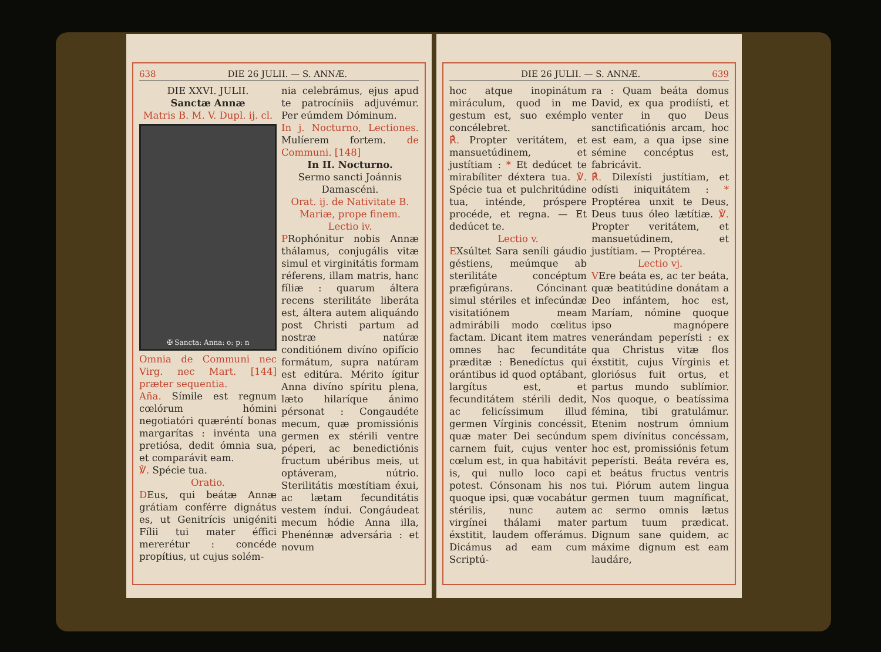638 DIE 26 JULII. — S. ANNÆ.
DIE XXVI. JULII.
Sanctæ Annæ
Matris B. M. V. Dupl. ij. cl.
✠ Sancta: Anna: o: p: n
Omnia de Communi nec Virg. nec Mart. [144] præter sequentia.
Aña. Símile est regnum cœlórum hómini negotiatóri quæréntí bonas margarítas : invénta una pretiósa, dedit ómnia sua, et comparávit eam.
℣. Spécie tua.
Oratio.
DEus, qui beátæ Annæ grátiam conférre dignátus es, ut Genitrícis unigéniti Fílii tui mater éffici mererétur : concéde propítius, ut cujus solém-
nia celebrámus, ejus apud te patrocíniis adjuvémur. Per eúmdem Dóminum.
In j. Nocturno, Lectiones. Mulíerem fortem. de Communi. [148]
In II. Nocturno.
Sermo sancti Joánnis Damascéni.
Orat. ij. de Nativitate B. Mariæ, prope finem.
Lectio iv.
PRophónitur nobis Annæ thálamus, conjugális vitæ simul et virginitátis formam réferens, illam matris, hanc fíliæ : quarum áltera recens sterilitáte liberáta est, áltera autem aliquándo post Christi partum ad nostræ natúræ conditiónem divíno opifício formátum, supra natúram est editúra. Mérito ígitur Anna divíno spíritu plena, læto hilaríque ánimo pérsonat : Congaudéte mecum, quæ promissiónis germen ex stérili ventre péperi, ac benedictiónis fructum ubéribus meis, ut optáveram, nútrio. Sterilitátis mœstítiam éxui, ac lætam fecunditátis vestem índui. Congáudeat mecum hódie Anna illa, Phenénnæ adversária : et novum
DIE 26 JULII. — S. ANNÆ. 639
hoc atque inopinátum miráculum, quod in me gestum est, suo exémplo concélebret.
℟. Propter veritátem, et mansuetúdinem, et justítiam : * Et dedúcet te mirabíliter déxtera tua. ℣. Spécie tua et pulchritúdine tua, inténde, próspere procéde, et regna. — Et dedúcet te.
Lectio v.
EXsúltet Sara seníli gáudio géstiens, meúmque ab sterilitáte concéptum præfigúrans. Cóncinant simul stériles et infecúndæ visitatiónem meam admirábili modo cœlitus factam. Dicant item matres omnes hac fecunditáte præditæ : Benedíctus qui orántibus id quod optábant, largítus est, et fecunditátem stérili dedit, ac felicíssimum illud germen Vírginis concéssit, quæ mater Dei secúndum carnem fuit, cujus venter cœlum est, in qua habitávit is, qui nullo loco capi potest. Cónsonam his nos quoque ipsi, quæ vocabátur stérilis, nunc autem virgínei thálami mater éxstitit, laudem offerámus. Dicámus ad eam cum Scriptú-
ra : Quam beáta domus David, ex qua prodiísti, et venter in quo Deus sanctificatiónis arcam, hoc est eam, a qua ipse sine sémine concéptus est, fabricávit.
℟. Dilexísti justítiam, et odísti iniquitátem : * Proptérea unxit te Deus, Deus tuus óleo lætítiæ. ℣. Propter veritátem, et mansuetúdinem, et justítiam. — Proptérea.
Lectio vj.
VEre beáta es, ac ter beáta, quæ beatitúdine donátam a Deo infántem, hoc est, Maríam, nómine quoque ipso magnópere venerándam peperísti : ex qua Christus vitæ flos éxstitit, cujus Vírginis et gloriósus fuit ortus, et partus mundo sublímior. Nos quoque, o beatíssima fémina, tibi gratulámur. Etenim nostrum ómnium spem divínitus concéssam, hoc est, promissiónis fetum peperísti. Beáta revéra es, et beátus fructus ventris tui. Piórum autem lingua germen tuum magníficat, ac sermo omnis lætus partum tuum prædicat. Dignum sane quidem, ac máxime dignum est eam laudáre,